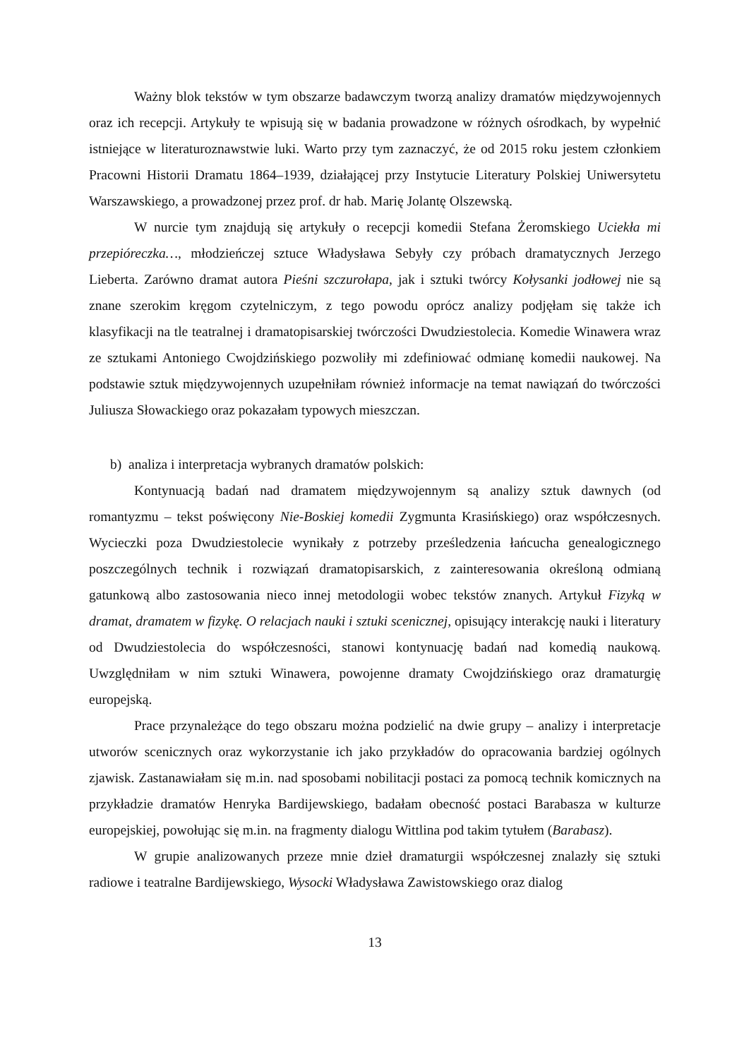Ważny blok tekstów w tym obszarze badawczym tworzą analizy dramatów międzywojennych oraz ich recepcji. Artykuły te wpisują się w badania prowadzone w różnych ośrodkach, by wypełnić istniejące w literaturoznawstwie luki. Warto przy tym zaznaczyć, że od 2015 roku jestem członkiem Pracowni Historii Dramatu 1864–1939, działającej przy Instytucie Literatury Polskiej Uniwersytetu Warszawskiego, a prowadzonej przez prof. dr hab. Marię Jolantę Olszewską.
W nurcie tym znajdują się artykuły o recepcji komedii Stefana Żeromskiego Uciekła mi przepióreczka…, młodzieńczej sztuce Władysława Sebyły czy próbach dramatycznych Jerzego Lieberta. Zarówno dramat autora Pieśni szczurołapa, jak i sztuki twórcy Kołysanki jodłowej nie są znane szerokim kręgom czytelniczym, z tego powodu oprócz analizy podjęłam się także ich klasyfikacji na tle teatralnej i dramatopisarskiej twórczości Dwudziestolecia. Komedie Winawera wraz ze sztukami Antoniego Cwojdzińskiego pozwoliły mi zdefiniować odmianę komedii naukowej. Na podstawie sztuk międzywojennych uzupełniłam również informacje na temat nawiązań do twórczości Juliusza Słowackiego oraz pokazałam typowych mieszczan.
b) analiza i interpretacja wybranych dramatów polskich:
Kontynuacją badań nad dramatem międzywojennym są analizy sztuk dawnych (od romantyzmu – tekst poświęcony Nie-Boskiej komedii Zygmunta Krasińskiego) oraz współczesnych. Wycieczki poza Dwudziestolecie wynikały z potrzeby prześledzenia łańcucha genealogicznego poszczególnych technik i rozwiązań dramatopisarskich, z zainteresowania określoną odmianą gatunkową albo zastosowania nieco innej metodologii wobec tekstów znanych. Artykuł Fizyką w dramat, dramatem w fizykę. O relacjach nauki i sztuki scenicznej, opisujący interakcję nauki i literatury od Dwudziestolecia do współczesności, stanowi kontynuację badań nad komedią naukową. Uwzględniłam w nim sztuki Winawera, powojenne dramaty Cwojdzińskiego oraz dramaturgię europejską.
Prace przynależące do tego obszaru można podzielić na dwie grupy – analizy i interpretacje utworów scenicznych oraz wykorzystanie ich jako przykładów do opracowania bardziej ogólnych zjawisk. Zastanawiałam się m.in. nad sposobami nobilitacji postaci za pomocą technik komicznych na przykładzie dramatów Henryka Bardijewskiego, badałam obecność postaci Barabasza w kulturze europejskiej, powołując się m.in. na fragmenty dialogu Wittlina pod takim tytułem (Barabasz).
W grupie analizowanych przeze mnie dzieł dramaturgii współczesnej znalazły się sztuki radiowe i teatralne Bardijewskiego, Wysocki Władysława Zawistowskiego oraz dialog
13